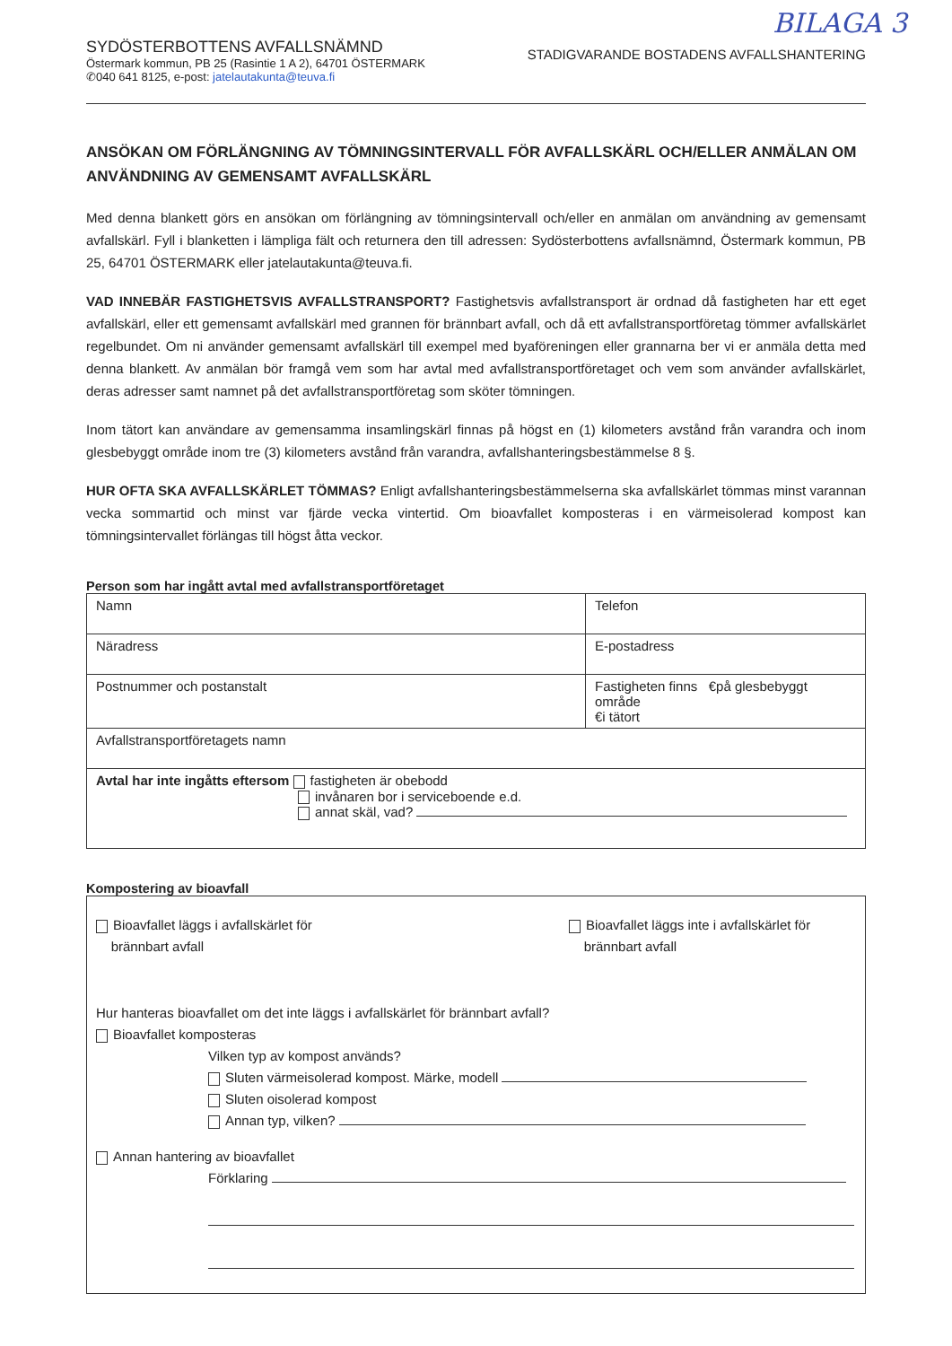BILAGA 3
SYDÖSTERBOTTENS AVFALLSNÄMND
Östermark kommun, PB 25 (Rasintie 1 A 2), 64701 ÖSTERMARK
✆040 641 8125, e-post: jatelautakunta@teuva.fi
STADIGVARANDE BOSTADENS AVFALLSHANTERING
ANSÖKAN OM FÖRLÄNGNING AV TÖMNINGSINTERVALL FÖR AVFALLSKÄRL OCH/ELLER ANMÄLAN OM ANVÄNDNING AV GEMENSAMT AVFALLSKÄRL
Med denna blankett görs en ansökan om förlängning av tömningsintervall och/eller en anmälan om användning av gemensamt avfallskärl. Fyll i blanketten i lämpliga fält och returnera den till adressen: Sydösterbottens avfallsnämnd, Östermark kommun, PB 25, 64701 ÖSTERMARK eller jatelautakunta@teuva.fi.
VAD INNEBÄR FASTIGHETSVIS AVFALLSTRANSPORT? Fastighetsvis avfallstransport är ordnad då fastigheten har ett eget avfallskärl, eller ett gemensamt avfallskärl med grannen för brännbart avfall, och då ett avfallstransportföretag tömmer avfallskärlet regelbundet. Om ni använder gemensamt avfallskärl till exempel med byaföreningen eller grannarna ber vi er anmäla detta med denna blankett. Av anmälan bör framgå vem som har avtal med avfallstransportföretaget och vem som använder avfallskärlet, deras adresser samt namnet på det avfallstransportföretag som sköter tömningen.
Inom tätort kan användare av gemensamma insamlingskärl finnas på högst en (1) kilometers avstånd från varandra och inom glesbebyggt område inom tre (3) kilometers avstånd från varandra, avfallshanteringsbestämmelse 8 §.
HUR OFTA SKA AVFALLSKÄRLET TÖMMAS? Enligt avfallshanteringsbestämmelserna ska avfallskärlet tömmas minst varannan vecka sommartid och minst var fjärde vecka vintertid. Om bioavfallet komposteras i en värmeisolerad kompost kan tömningsintervallet förlängas till högst åtta veckor.
Person som har ingått avtal med avfallstransportföretaget
| Namn | Telefon |
| Näradress | E-postadress |
| Postnummer och postanstalt | Fastigheten finns €på glesbebyggt område €i tätort |
| Avfallstransportföretagets namn | |
| Avtal har inte ingåtts eftersom fastigheten är obebodd invånaren bor i serviceboende e.d. annat skäl, vad? | |
Kompostering av bioavfall
Bioavfallet läggs i avfallskärlet för
brännbart avfall
Bioavfallet läggs inte i avfallskärlet för
brännbart avfall
Hur hanteras bioavfallet om det inte läggs i avfallskärlet för brännbart avfall?
Bioavfallet komposteras
Vilken typ av kompost används?
Sluten värmeisolerad kompost. Märke, modell
Sluten oisolerad kompost
Annan typ, vilken?
Annan hantering av bioavfallet
Förklaring